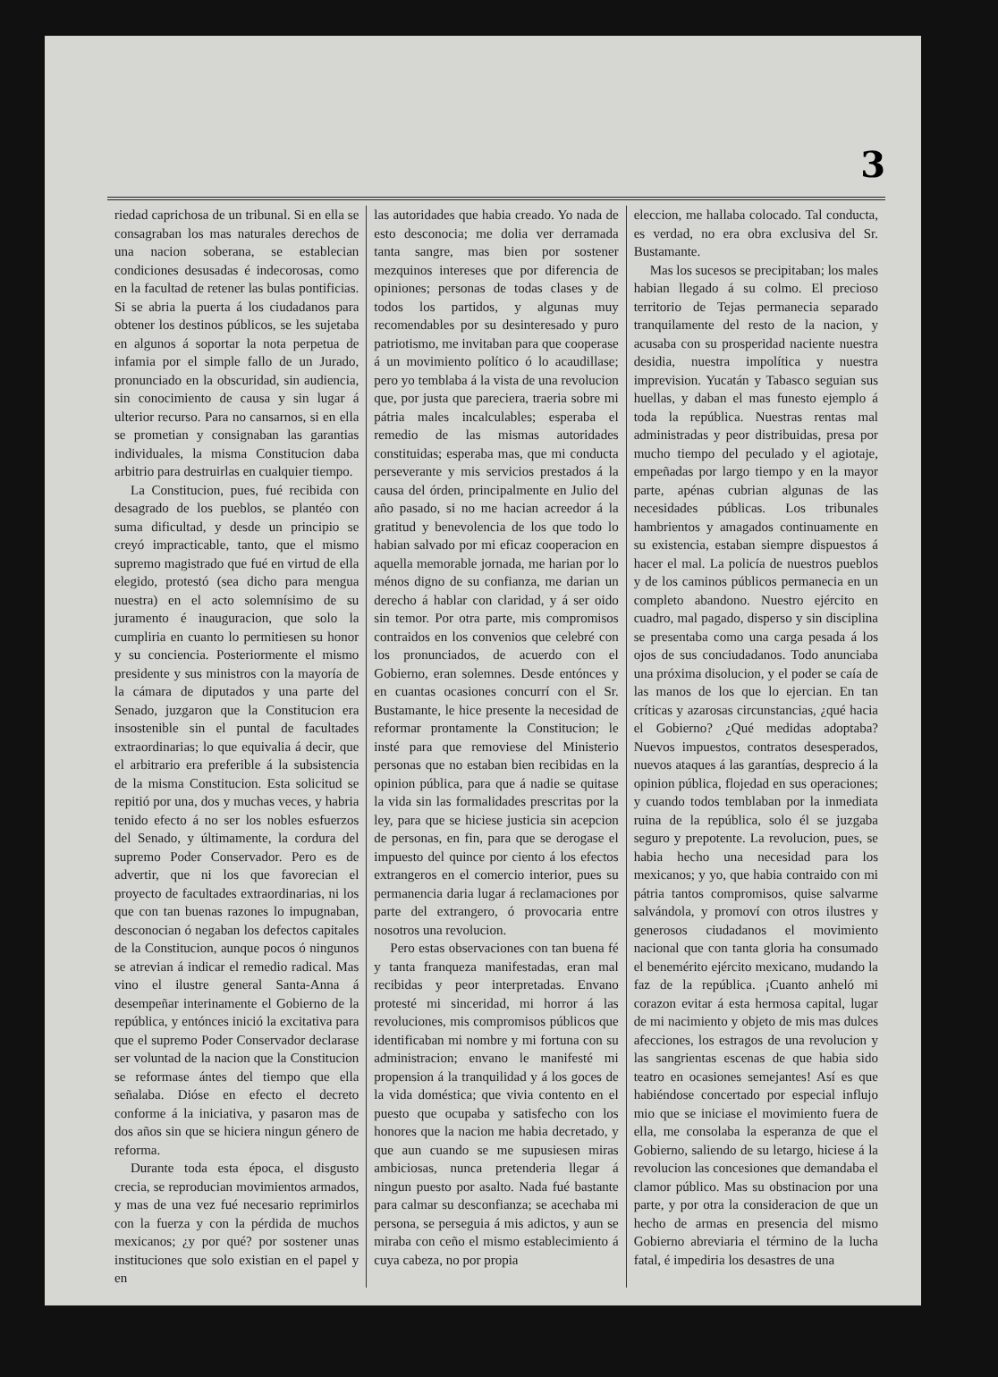3
riedad caprichosa de un tribunal. Si en ella se consagraban los mas naturales derechos de una nacion soberana, se establecian condiciones desusadas é indecorosas, como en la facultad de retener las bulas pontificias. Si se abria la puerta á los ciudadanos para obtener los destinos públicos, se les sujetaba en algunos á soportar la nota perpetua de infamia por el simple fallo de un Jurado, pronunciado en la obscuridad, sin audiencia, sin conocimiento de causa y sin lugar á ulterior recurso. Para no cansarnos, si en ella se prometian y consignaban las garantias individuales, la misma Constitucion daba arbitrio para destruirlas en cualquier tiempo.
La Constitucion, pues, fué recibida con desagrado de los pueblos, se plantéo con suma dificultad, y desde un principio se creyó impracticable, tanto, que el mismo supremo magistrado que fué en virtud de ella elegido, protestó (sea dicho para mengua nuestra) en el acto solemnísimo de su juramento é inauguracion, que solo la cumpliria en cuanto lo permitiesen su honor y su conciencia. Posteriormente el mismo presidente y sus ministros con la mayoría de la cámara de diputados y una parte del Senado, juzgaron que la Constitucion era insostenible sin el puntal de facultades extraordinarias; lo que equivalia á decir, que el arbitrario era preferible á la subsistencia de la misma Constitucion. Esta solicitud se repitió por una, dos y muchas veces, y habria tenido efecto á no ser los nobles esfuerzos del Senado, y últimamente, la cordura del supremo Poder Conservador. Pero es de advertir, que ni los que favorecian el proyecto de facultades extraordinarias, ni los que con tan buenas razones lo impugnaban, desconocian ó negaban los defectos capitales de la Constitucion, aunque pocos ó ningunos se atrevian á indicar el remedio radical. Mas vino el ilustre general Santa-Anna á desempeñar interinamente el Gobierno de la república, y entónces inició la excitativa para que el supremo Poder Conservador declarase ser voluntad de la nacion que la Constitucion se reformase ántes del tiempo que ella señalaba. Dióse en efecto el decreto conforme á la iniciativa, y pasaron mas de dos años sin que se hiciera ningun género de reforma.
Durante toda esta época, el disgusto crecia, se reproducian movimientos armados, y mas de una vez fué necesario reprimirlos con la fuerza y con la pérdida de muchos mexicanos; ¿y por qué? por sostener unas instituciones que solo existian en el papel y en
las autoridades que habia creado. Yo nada de esto desconocia; me dolia ver derramada tanta sangre, mas bien por sostener mezquinos intereses que por diferencia de opiniones; personas de todas clases y de todos los partidos, y algunas muy recomendables por su desinteresado y puro patriotismo, me invitaban para que cooperase á un movimiento político ó lo acaudillase; pero yo temblaba á la vista de una revolucion que, por justa que pareciera, traeria sobre mi pátria males incalculables; esperaba el remedio de las mismas autoridades constituidas; esperaba mas, que mi conducta perseverante y mis servicios prestados á la causa del órden, principalmente en Julio del año pasado, si no me hacian acreedor á la gratitud y benevolencia de los que todo lo habian salvado por mi eficaz cooperacion en aquella memorable jornada, me harian por lo ménos digno de su confianza, me darian un derecho á hablar con claridad, y á ser oido sin temor. Por otra parte, mis compromisos contraidos en los convenios que celebré con los pronunciados, de acuerdo con el Gobierno, eran solemnes. Desde entónces y en cuantas ocasiones concurrí con el Sr. Bustamante, le hice presente la necesidad de reformar prontamente la Constitucion; le insté para que removiese del Ministerio personas que no estaban bien recibidas en la opinion pública, para que á nadie se quitase la vida sin las formalidades prescritas por la ley, para que se hiciese justicia sin acepcion de personas, en fin, para que se derogase el impuesto del quince por ciento á los efectos extrangeros en el comercio interior, pues su permanencia daria lugar á reclamaciones por parte del extrangero, ó provocaria entre nosotros una revolucion.
Pero estas observaciones con tan buena fé y tanta franqueza manifestadas, eran mal recibidas y peor interpretadas. Envano protesté mi sinceridad, mi horror á las revoluciones, mis compromisos públicos que identificaban mi nombre y mi fortuna con su administracion; envano le manifesté mi propension á la tranquilidad y á los goces de la vida doméstica; que vivia contento en el puesto que ocupaba y satisfecho con los honores que la nacion me habia decretado, y que aun cuando se me supusiesen miras ambiciosas, nunca pretenderia llegar á ningun puesto por asalto. Nada fué bastante para calmar su desconfianza; se acechaba mi persona, se perseguia á mis adictos, y aun se miraba con ceño el mismo establecimiento á cuya cabeza, no por propia
eleccion, me hallaba colocado. Tal conducta, es verdad, no era obra exclusiva del Sr. Bustamante.
Mas los sucesos se precipitaban; los males habian llegado á su colmo. El precioso territorio de Tejas permanecia separado tranquilamente del resto de la nacion, y acusaba con su prosperidad naciente nuestra desidia, nuestra impolítica y nuestra imprevision. Yucatán y Tabasco seguian sus huellas, y daban el mas funesto ejemplo á toda la república. Nuestras rentas mal administradas y peor distribuidas, presa por mucho tiempo del peculado y el agiotaje, empeñadas por largo tiempo y en la mayor parte, apénas cubrian algunas de las necesidades públicas. Los tribunales hambrientos y amagados continuamente en su existencia, estaban siempre dispuestos á hacer el mal. La policía de nuestros pueblos y de los caminos públicos permanecia en un completo abandono. Nuestro ejército en cuadro, mal pagado, disperso y sin disciplina se presentaba como una carga pesada á los ojos de sus conciudadanos. Todo anunciaba una próxima disolucion, y el poder se caía de las manos de los que lo ejercian. En tan críticas y azarosas circunstancias, ¿qué hacia el Gobierno? ¿Qué medidas adoptaba? Nuevos impuestos, contratos desesperados, nuevos ataques á las garantías, desprecio á la opinion pública, flojedad en sus operaciones; y cuando todos temblaban por la inmediata ruina de la república, solo él se juzgaba seguro y prepotente. La revolucion, pues, se habia hecho una necesidad para los mexicanos; y yo, que habia contraido con mi pátria tantos compromisos, quise salvarme salvándola, y promoví con otros ilustres y generosos ciudadanos el movimiento nacional que con tanta gloria ha consumado el benemérito ejército mexicano, mudando la faz de la república. ¡Cuanto anheló mi corazon evitar á esta hermosa capital, lugar de mi nacimiento y objeto de mis mas dulces afecciones, los estragos de una revolucion y las sangrientas escenas de que habia sido teatro en ocasiones semejantes! Así es que habiéndose concertado por especial influjo mio que se iniciase el movimiento fuera de ella, me consolaba la esperanza de que el Gobierno, saliendo de su letargo, hiciese á la revolucion las concesiones que demandaba el clamor público. Mas su obstinacion por una parte, y por otra la consideracion de que un hecho de armas en presencia del mismo Gobierno abreviaria el término de la lucha fatal, é impediria los desastres de una